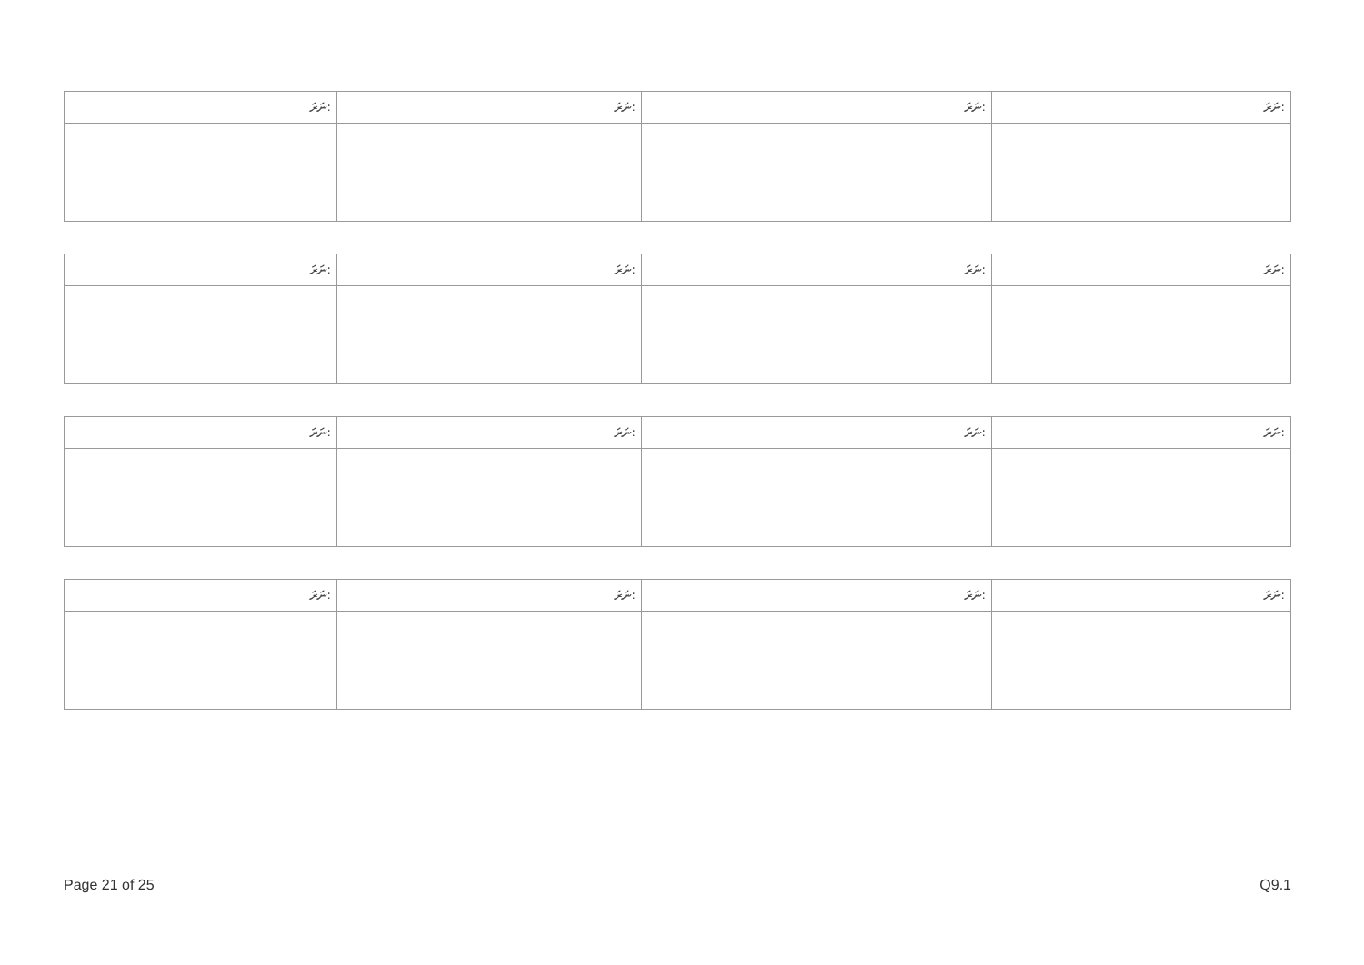| ނަރަ: | ނަރަ: | ނަރަ: | ނަރަ: |
| --- | --- | --- | --- |
| ނަރަ: | ނަރަ: | ނަރަ: | ނަރަ: |
| --- | --- | --- | --- |
| ނަރަ: | ނަރަ: | ނަރަ: | ނަރަ: |
| --- | --- | --- | --- |
| ނަރަ: | ނަރަ: | ނަރަ: | ނަރަ: |
| --- | --- | --- | --- |
Page 21 of 25 Q9.1